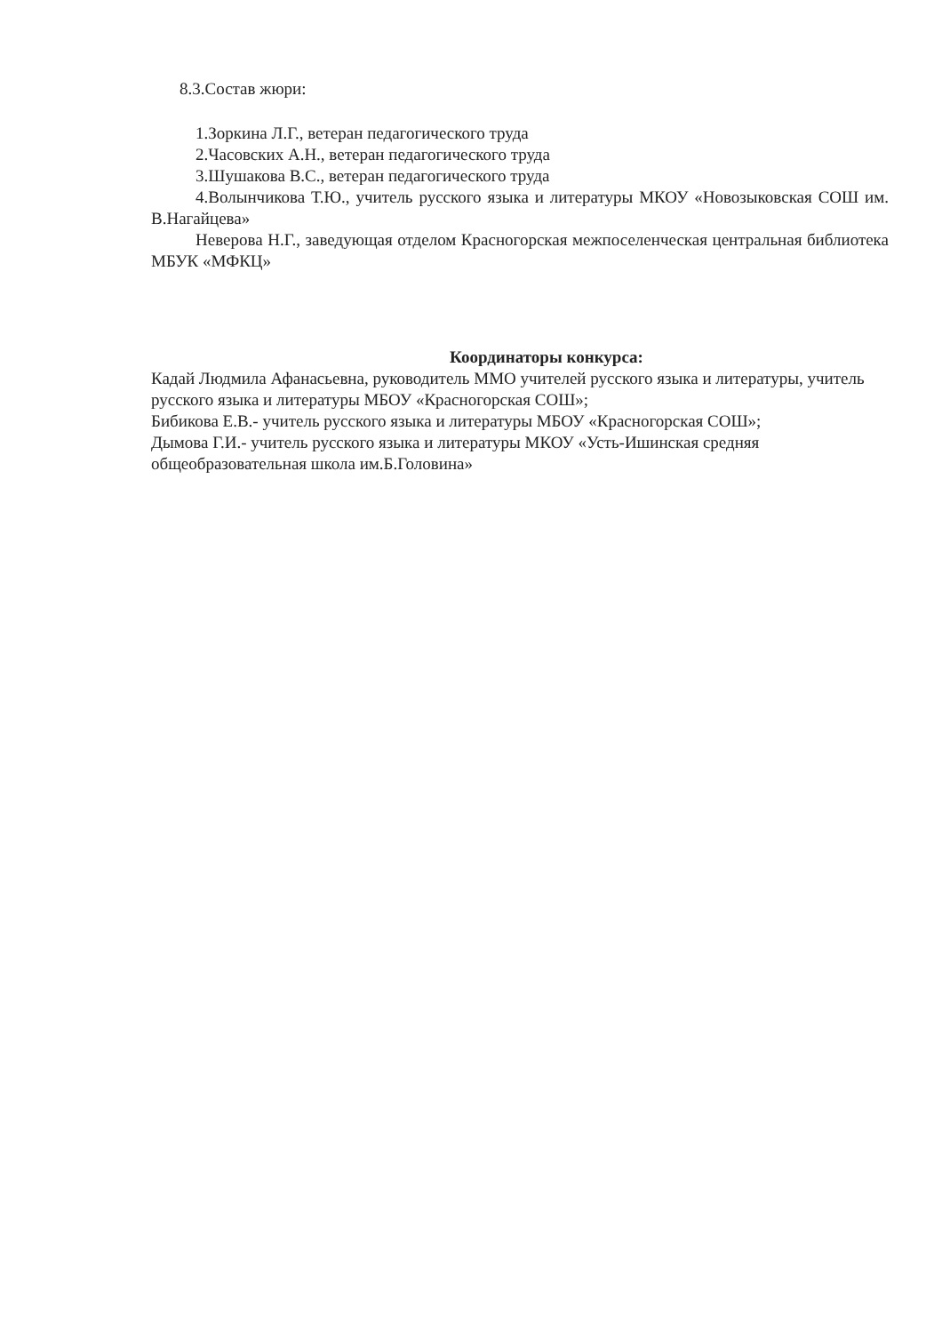8.3.Состав жюри:
1.Зоркина Л.Г., ветеран педагогического труда
2.Часовских А.Н., ветеран педагогического труда
3.Шушакова В.С., ветеран педагогического труда
4.Волынчикова Т.Ю., учитель русского языка и литературы МКОУ «Новозыковская СОШ им. В.Нагайцева»
Неверова Н.Г., заведующая отделом Красногорская межпоселенческая центральная библиотека МБУК «МФКЦ»
Координаторы конкурса:
Кадай Людмила Афанасьевна, руководитель ММО учителей русского языка и литературы, учитель русского языка и литературы МБОУ «Красногорская СОШ»;
Бибикова Е.В.- учитель русского языка и литературы МБОУ «Красногорская СОШ»;
Дымова Г.И.- учитель русского языка и литературы МКОУ «Усть-Ишинская средняя общеобразовательная школа им.Б.Головина»